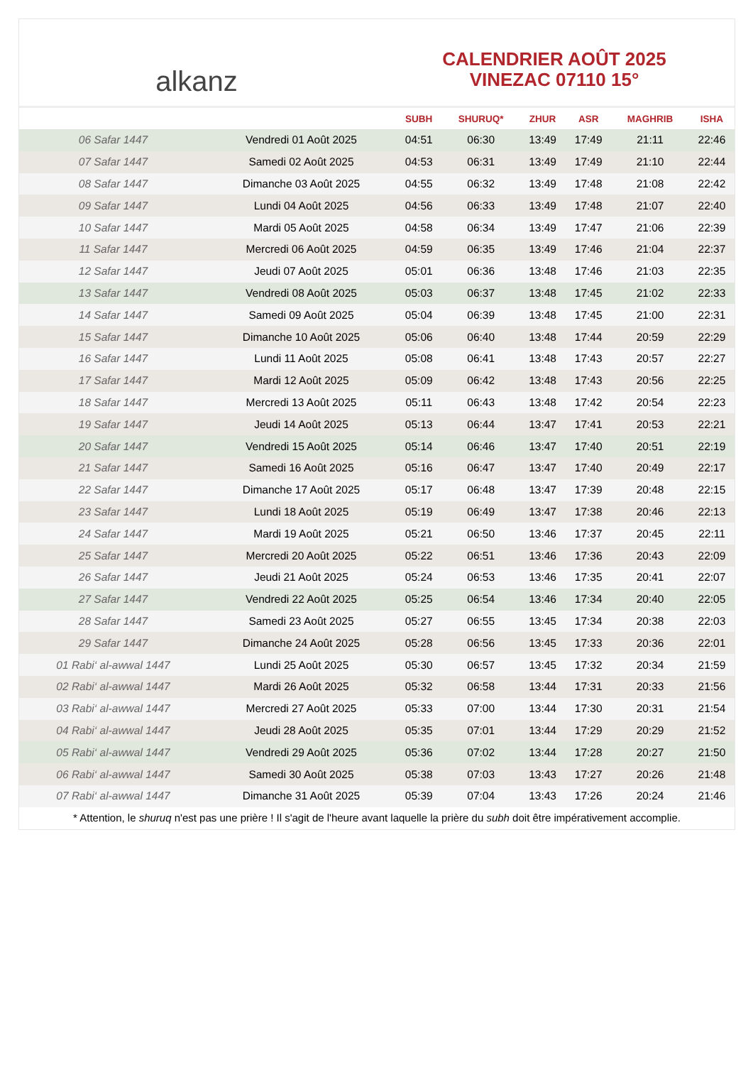alkanz
CALENDRIER AOÛT 2025
VINEZAC 07110 15°
| | | SUBH | SHURUQ* | ZHUR | ASR | MAGHRIB | ISHA |
| --- | --- | --- | --- | --- | --- | --- | --- |
| 06 Safar 1447 | Vendredi 01 Août 2025 | 04:51 | 06:30 | 13:49 | 17:49 | 21:11 | 22:46 |
| 07 Safar 1447 | Samedi 02 Août 2025 | 04:53 | 06:31 | 13:49 | 17:49 | 21:10 | 22:44 |
| 08 Safar 1447 | Dimanche 03 Août 2025 | 04:55 | 06:32 | 13:49 | 17:48 | 21:08 | 22:42 |
| 09 Safar 1447 | Lundi 04 Août 2025 | 04:56 | 06:33 | 13:49 | 17:48 | 21:07 | 22:40 |
| 10 Safar 1447 | Mardi 05 Août 2025 | 04:58 | 06:34 | 13:49 | 17:47 | 21:06 | 22:39 |
| 11 Safar 1447 | Mercredi 06 Août 2025 | 04:59 | 06:35 | 13:49 | 17:46 | 21:04 | 22:37 |
| 12 Safar 1447 | Jeudi 07 Août 2025 | 05:01 | 06:36 | 13:48 | 17:46 | 21:03 | 22:35 |
| 13 Safar 1447 | Vendredi 08 Août 2025 | 05:03 | 06:37 | 13:48 | 17:45 | 21:02 | 22:33 |
| 14 Safar 1447 | Samedi 09 Août 2025 | 05:04 | 06:39 | 13:48 | 17:45 | 21:00 | 22:31 |
| 15 Safar 1447 | Dimanche 10 Août 2025 | 05:06 | 06:40 | 13:48 | 17:44 | 20:59 | 22:29 |
| 16 Safar 1447 | Lundi 11 Août 2025 | 05:08 | 06:41 | 13:48 | 17:43 | 20:57 | 22:27 |
| 17 Safar 1447 | Mardi 12 Août 2025 | 05:09 | 06:42 | 13:48 | 17:43 | 20:56 | 22:25 |
| 18 Safar 1447 | Mercredi 13 Août 2025 | 05:11 | 06:43 | 13:48 | 17:42 | 20:54 | 22:23 |
| 19 Safar 1447 | Jeudi 14 Août 2025 | 05:13 | 06:44 | 13:47 | 17:41 | 20:53 | 22:21 |
| 20 Safar 1447 | Vendredi 15 Août 2025 | 05:14 | 06:46 | 13:47 | 17:40 | 20:51 | 22:19 |
| 21 Safar 1447 | Samedi 16 Août 2025 | 05:16 | 06:47 | 13:47 | 17:40 | 20:49 | 22:17 |
| 22 Safar 1447 | Dimanche 17 Août 2025 | 05:17 | 06:48 | 13:47 | 17:39 | 20:48 | 22:15 |
| 23 Safar 1447 | Lundi 18 Août 2025 | 05:19 | 06:49 | 13:47 | 17:38 | 20:46 | 22:13 |
| 24 Safar 1447 | Mardi 19 Août 2025 | 05:21 | 06:50 | 13:46 | 17:37 | 20:45 | 22:11 |
| 25 Safar 1447 | Mercredi 20 Août 2025 | 05:22 | 06:51 | 13:46 | 17:36 | 20:43 | 22:09 |
| 26 Safar 1447 | Jeudi 21 Août 2025 | 05:24 | 06:53 | 13:46 | 17:35 | 20:41 | 22:07 |
| 27 Safar 1447 | Vendredi 22 Août 2025 | 05:25 | 06:54 | 13:46 | 17:34 | 20:40 | 22:05 |
| 28 Safar 1447 | Samedi 23 Août 2025 | 05:27 | 06:55 | 13:45 | 17:34 | 20:38 | 22:03 |
| 29 Safar 1447 | Dimanche 24 Août 2025 | 05:28 | 06:56 | 13:45 | 17:33 | 20:36 | 22:01 |
| 01 Rabi‘ al-awwal 1447 | Lundi 25 Août 2025 | 05:30 | 06:57 | 13:45 | 17:32 | 20:34 | 21:59 |
| 02 Rabi‘ al-awwal 1447 | Mardi 26 Août 2025 | 05:32 | 06:58 | 13:44 | 17:31 | 20:33 | 21:56 |
| 03 Rabi‘ al-awwal 1447 | Mercredi 27 Août 2025 | 05:33 | 07:00 | 13:44 | 17:30 | 20:31 | 21:54 |
| 04 Rabi‘ al-awwal 1447 | Jeudi 28 Août 2025 | 05:35 | 07:01 | 13:44 | 17:29 | 20:29 | 21:52 |
| 05 Rabi‘ al-awwal 1447 | Vendredi 29 Août 2025 | 05:36 | 07:02 | 13:44 | 17:28 | 20:27 | 21:50 |
| 06 Rabi‘ al-awwal 1447 | Samedi 30 Août 2025 | 05:38 | 07:03 | 13:43 | 17:27 | 20:26 | 21:48 |
| 07 Rabi‘ al-awwal 1447 | Dimanche 31 Août 2025 | 05:39 | 07:04 | 13:43 | 17:26 | 20:24 | 21:46 |
* Attention, le shuruq n'est pas une prière ! Il s'agit de l'heure avant laquelle la prière du subh doit être impérativement accomplie.